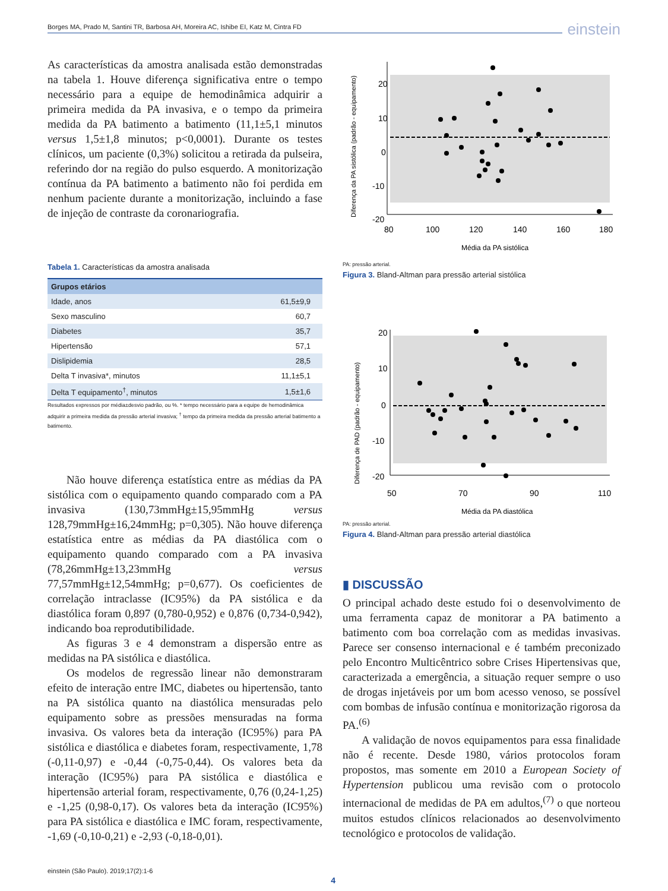Borges MA, Prado M, Santini TR, Barbosa AH, Moreira AC, Ishibe EI, Katz M, Cintra FD einstein
As características da amostra analisada estão demonstradas na tabela 1. Houve diferença significativa entre o tempo necessário para a equipe de hemodinâmica adquirir a primeira medida da PA invasiva, e o tempo da primeira medida da PA batimento a batimento (11,1±5,1 minutos versus 1,5±1,8 minutos; p<0,0001). Durante os testes clínicos, um paciente (0,3%) solicitou a retirada da pulseira, referindo dor na região do pulso esquerdo. A monitorização contínua da PA batimento a batimento não foi perdida em nenhum paciente durante a monitorização, incluindo a fase de injeção de contraste da coronariografia.
Tabela 1. Características da amostra analisada
| Grupos etários | |
| --- | --- |
| Idade, anos | 61,5±9,9 |
| Sexo masculino | 60,7 |
| Diabetes | 35,7 |
| Hipertensão | 57,1 |
| Dislipidemia | 28,5 |
| Delta T invasiva*, minutos | 11,1±5,1 |
| Delta T equipamento<sup>†</sup>, minutos | 1,5±1,6 |
Resultados expressos por média±desvio padrão, ou %. * tempo necessário para a equipe de hemodinâmica adquirir a primeira medida da pressão arterial invasiva; <sup>†</sup> tempo da primeira medida da pressão arterial batimento a batimento.
Não houve diferença estatística entre as médias da PA sistólica com o equipamento quando comparado com a PA invasiva (130,73mmHg±15,95mmHg versus 128,79mmHg±16,24mmHg; p=0,305). Não houve diferença estatística entre as médias da PA diastólica com o equipamento quando comparado com a PA invasiva (78,26mmHg±13,23mmHg versus 77,57mmHg±12,54mmHg; p=0,677). Os coeficientes de correlação intraclasse (IC95%) da PA sistólica e da diastólica foram 0,897 (0,780-0,952) e 0,876 (0,734-0,942), indicando boa reprodutibilidade.
As figuras 3 e 4 demonstram a dispersão entre as medidas na PA sistólica e diastólica.
Os modelos de regressão linear não demonstraram efeito de interação entre IMC, diabetes ou hipertensão, tanto na PA sistólica quanto na diastólica mensuradas pelo equipamento sobre as pressões mensuradas na forma invasiva. Os valores beta da interação (IC95%) para PA sistólica e diastólica e diabetes foram, respectivamente, 1,78 (-0,11-0,97) e -0,44 (-0,75-0,44). Os valores beta da interação (IC95%) para PA sistólica e diastólica e hipertensão arterial foram, respectivamente, 0,76 (0,24-1,25) e -1,25 (0,98-0,17). Os valores beta da interação (IC95%) para PA sistólica e diastólica e IMC foram, respectivamente, -1,69 (-0,10-0,21) e -2,93 (-0,18-0,01).
20
10
0
-10
-20
80
100
120
140
160
180
Média da PA sistólica
Diferença da PA sistólica (padrão - equipamento)
PA: pressão arterial.
Figura 3. Bland-Altman para pressão arterial sistólica
20
10
0
-10
-20
50
70
90
110
Média da PA diastólica
Diferença de PAD (padrão - equipamento)
PA: pressão arterial.
Figura 4. Bland-Altman para pressão arterial diastólica
▮ DISCUSSÃO
O principal achado deste estudo foi o desenvolvimento de uma ferramenta capaz de monitorar a PA batimento a batimento com boa correlação com as medidas invasivas. Parece ser consenso internacional e é também preconizado pelo Encontro Multicêntrico sobre Crises Hipertensivas que, caracterizada a emergência, a situação requer sempre o uso de drogas injetáveis por um bom acesso venoso, se possível com bombas de infusão contínua e monitorização rigorosa da PA.<sup>(6)</sup>
A validação de novos equipamentos para essa finalidade não é recente. Desde 1980, vários protocolos foram propostos, mas somente em 2010 a European Society of Hypertension publicou uma revisão com o protocolo internacional de medidas de PA em adultos,<sup>(7)</sup> o que norteou muitos estudos clínicos relacionados ao desenvolvimento tecnológico e protocolos de validação.
einstein (São Paulo). 2019;17(2):1-6 4